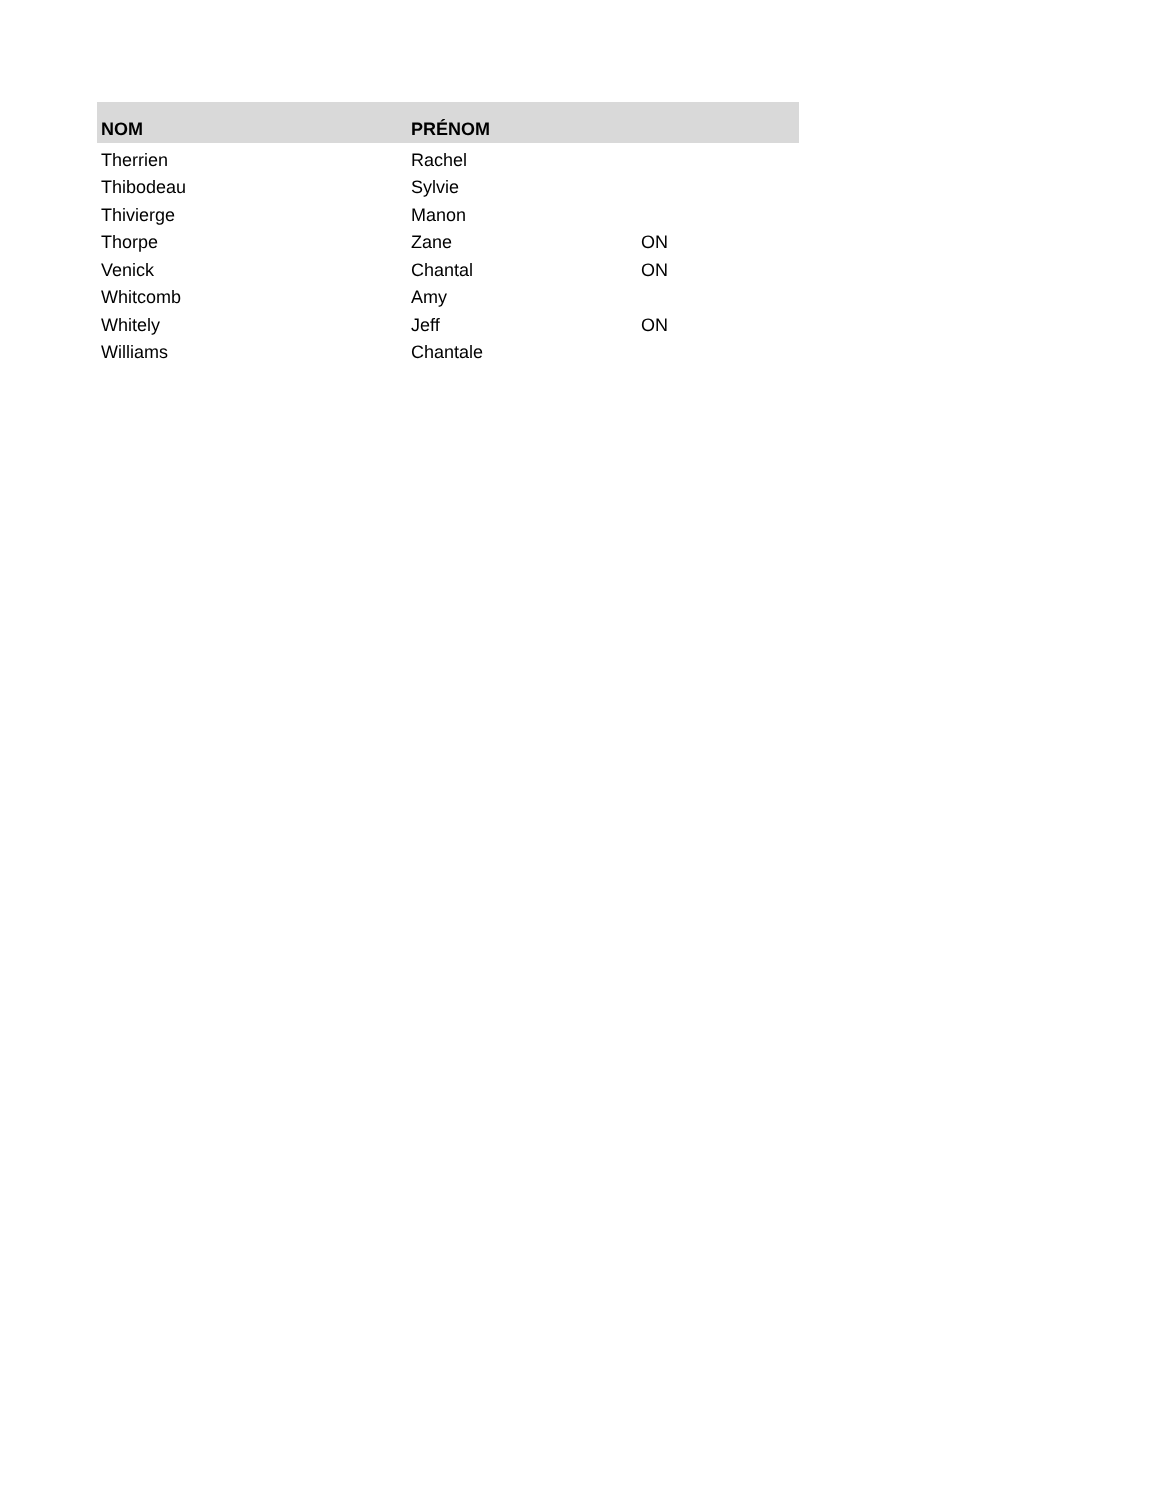| NOM | PRÉNOM | |
| --- | --- | --- |
| Therrien | Rachel | |
| Thibodeau | Sylvie | |
| Thivierge | Manon | |
| Thorpe | Zane | ON |
| Venick | Chantal | ON |
| Whitcomb | Amy | |
| Whitely | Jeff | ON |
| Williams | Chantale | |